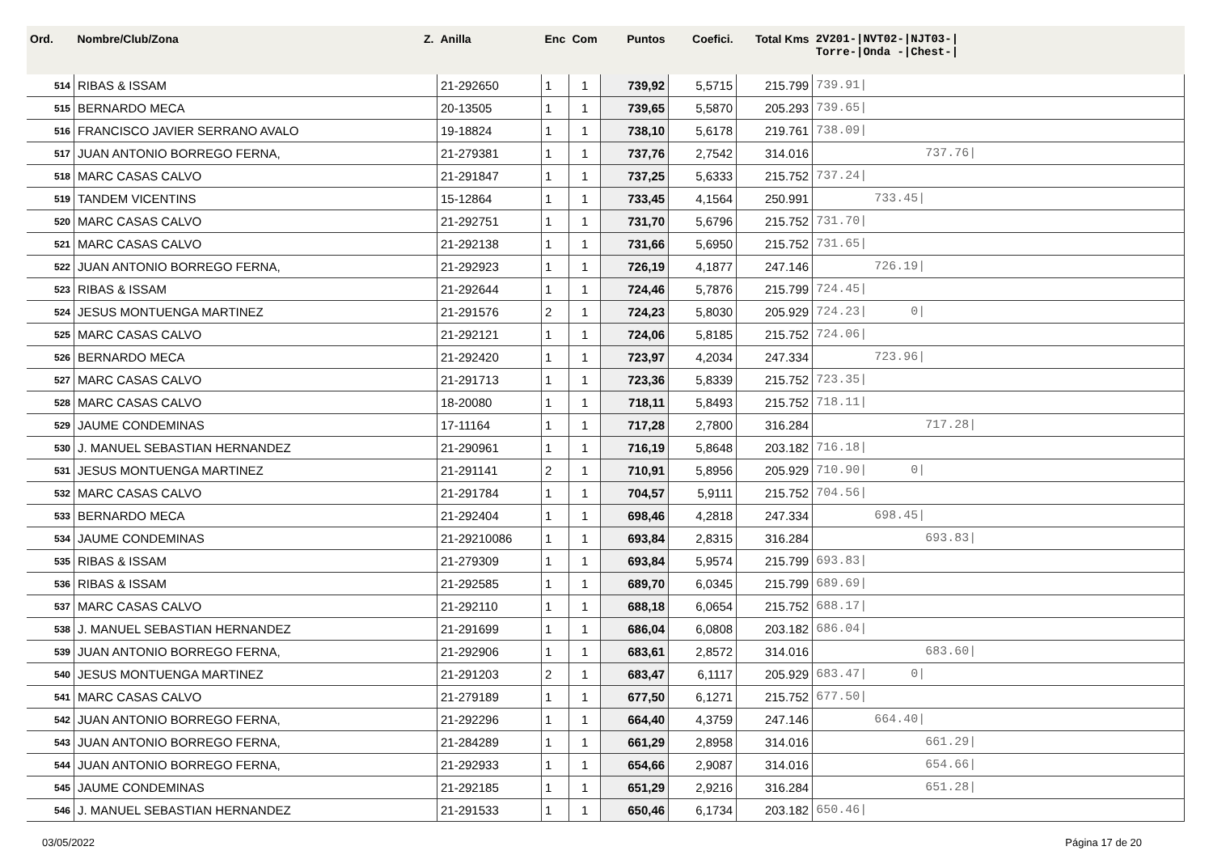| Ord. | Nombre/Club/Zona Z. | Anilla | Enc | Com | Puntos | Coefici. | Total Kms | 2V201-/NVT02-/NJT03-/ Torre-/Onda -/Chest-/ |
| --- | --- | --- | --- | --- | --- | --- | --- | --- |
| 514 | RIBAS & ISSAM | 21-292650 | 1 | 1 | 739,92 | 5,5715 | 215.799 | 739.91/ |
| 515 | BERNARDO MECA | 20-13505 | 1 | 1 | 739,65 | 5,5870 | 205.293 | 739.65/ |
| 516 | FRANCISCO JAVIER SERRANO AVALO | 19-18824 | 1 | 1 | 738,10 | 5,6178 | 219.761 | 738.09/ |
| 517 | JUAN ANTONIO BORREGO FERNA, | 21-279381 | 1 | 1 | 737,76 | 2,7542 | 314.016 | 737.76/ |
| 518 | MARC CASAS CALVO | 21-291847 | 1 | 1 | 737,25 | 5,6333 | 215.752 | 737.24/ |
| 519 | TANDEM VICENTINS | 15-12864 | 1 | 1 | 733,45 | 4,1564 | 250.991 | 733.45/ |
| 520 | MARC CASAS CALVO | 21-292751 | 1 | 1 | 731,70 | 5,6796 | 215.752 | 731.70/ |
| 521 | MARC CASAS CALVO | 21-292138 | 1 | 1 | 731,66 | 5,6950 | 215.752 | 731.65/ |
| 522 | JUAN ANTONIO BORREGO FERNA, | 21-292923 | 1 | 1 | 726,19 | 4,1877 | 247.146 | 726.19/ |
| 523 | RIBAS & ISSAM | 21-292644 | 1 | 1 | 724,46 | 5,7876 | 215.799 | 724.45/ |
| 524 | JESUS MONTUENGA MARTINEZ | 21-291576 | 2 | 1 | 724,23 | 5,8030 | 205.929 | 724.23/ 0/ |
| 525 | MARC CASAS CALVO | 21-292121 | 1 | 1 | 724,06 | 5,8185 | 215.752 | 724.06/ |
| 526 | BERNARDO MECA | 21-292420 | 1 | 1 | 723,97 | 4,2034 | 247.334 | 723.96/ |
| 527 | MARC CASAS CALVO | 21-291713 | 1 | 1 | 723,36 | 5,8339 | 215.752 | 723.35/ |
| 528 | MARC CASAS CALVO | 18-20080 | 1 | 1 | 718,11 | 5,8493 | 215.752 | 718.11/ |
| 529 | JAUME CONDEMINAS | 17-11164 | 1 | 1 | 717,28 | 2,7800 | 316.284 | 717.28/ |
| 530 | J. MANUEL SEBASTIAN HERNANDEZ | 21-290961 | 1 | 1 | 716,19 | 5,8648 | 203.182 | 716.18/ |
| 531 | JESUS MONTUENGA MARTINEZ | 21-291141 | 2 | 1 | 710,91 | 5,8956 | 205.929 | 710.90/ 0/ |
| 532 | MARC CASAS CALVO | 21-291784 | 1 | 1 | 704,57 | 5,9111 | 215.752 | 704.56/ |
| 533 | BERNARDO MECA | 21-292404 | 1 | 1 | 698,46 | 4,2818 | 247.334 | 698.45/ |
| 534 | JAUME CONDEMINAS | 21-29210086 | 1 | 1 | 693,84 | 2,8315 | 316.284 | 693.83/ |
| 535 | RIBAS & ISSAM | 21-279309 | 1 | 1 | 693,84 | 5,9574 | 215.799 | 693.83/ |
| 536 | RIBAS & ISSAM | 21-292585 | 1 | 1 | 689,70 | 6,0345 | 215.799 | 689.69/ |
| 537 | MARC CASAS CALVO | 21-292110 | 1 | 1 | 688,18 | 6,0654 | 215.752 | 688.17/ |
| 538 | J. MANUEL SEBASTIAN HERNANDEZ | 21-291699 | 1 | 1 | 686,04 | 6,0808 | 203.182 | 686.04/ |
| 539 | JUAN ANTONIO BORREGO FERNA, | 21-292906 | 1 | 1 | 683,61 | 2,8572 | 314.016 | 683.60/ |
| 540 | JESUS MONTUENGA MARTINEZ | 21-291203 | 2 | 1 | 683,47 | 6,1117 | 205.929 | 683.47/ 0/ |
| 541 | MARC CASAS CALVO | 21-279189 | 1 | 1 | 677,50 | 6,1271 | 215.752 | 677.50/ |
| 542 | JUAN ANTONIO BORREGO FERNA, | 21-292296 | 1 | 1 | 664,40 | 4,3759 | 247.146 | 664.40/ |
| 543 | JUAN ANTONIO BORREGO FERNA, | 21-284289 | 1 | 1 | 661,29 | 2,8958 | 314.016 | 661.29/ |
| 544 | JUAN ANTONIO BORREGO FERNA, | 21-292933 | 1 | 1 | 654,66 | 2,9087 | 314.016 | 654.66/ |
| 545 | JAUME CONDEMINAS | 21-292185 | 1 | 1 | 651,29 | 2,9216 | 316.284 | 651.28/ |
| 546 | J. MANUEL SEBASTIAN HERNANDEZ | 21-291533 | 1 | 1 | 650,46 | 6,1734 | 203.182 | 650.46/ |
03/05/2022 Página 17 de 20